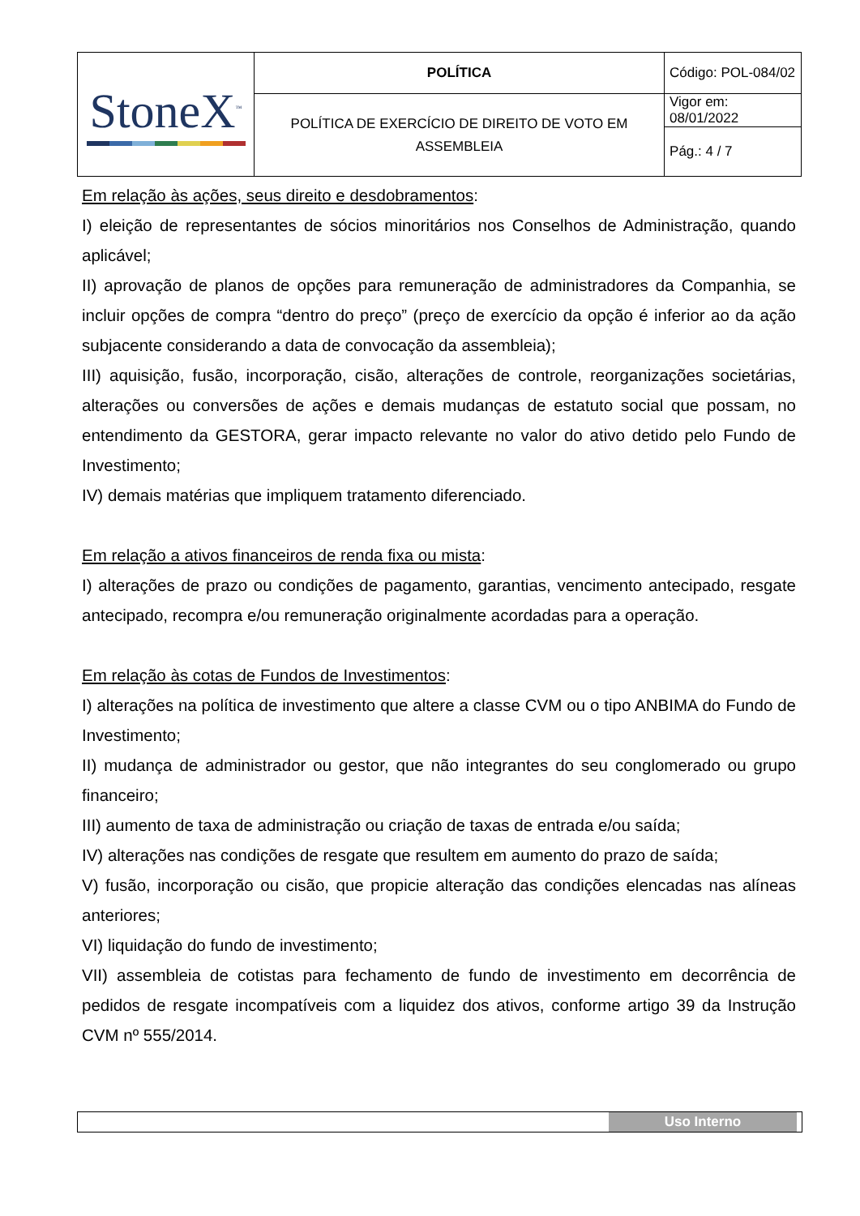| StoneX<sup>™</sup> | POLÍTICA | Código: POL-084/02 |
| | POLÍTICA DE EXERCÍCIO DE DIREITO DE VOTO EM ASSEMBLEIA | Vigor em: 08/01/2022 |
| | | Pág.: 4 / 7 |
Em relação às ações, seus direito e desdobramentos:
I) eleição de representantes de sócios minoritários nos Conselhos de Administração, quando aplicável;
II) aprovação de planos de opções para remuneração de administradores da Companhia, se incluir opções de compra “dentro do preço” (preço de exercício da opção é inferior ao da ação subjacente considerando a data de convocação da assembleia);
III) aquisição, fusão, incorporação, cisão, alterações de controle, reorganizações societárias, alterações ou conversões de ações e demais mudanças de estatuto social que possam, no entendimento da GESTORA, gerar impacto relevante no valor do ativo detido pelo Fundo de Investimento;
IV) demais matérias que impliquem tratamento diferenciado.
Em relação a ativos financeiros de renda fixa ou mista:
I) alterações de prazo ou condições de pagamento, garantias, vencimento antecipado, resgate antecipado, recompra e/ou remuneração originalmente acordadas para a operação.
Em relação às cotas de Fundos de Investimentos:
I) alterações na política de investimento que altere a classe CVM ou o tipo ANBIMA do Fundo de Investimento;
II) mudança de administrador ou gestor, que não integrantes do seu conglomerado ou grupo financeiro;
III) aumento de taxa de administração ou criação de taxas de entrada e/ou saída;
IV) alterações nas condições de resgate que resultem em aumento do prazo de saída;
V) fusão, incorporação ou cisão, que propicie alteração das condições elencadas nas alíneas anteriores;
VI) liquidação do fundo de investimento;
VII) assembleia de cotistas para fechamento de fundo de investimento em decorrência de pedidos de resgate incompatíveis com a liquidez dos ativos, conforme artigo 39 da Instrução CVM nº 555/2014.
Uso Interno